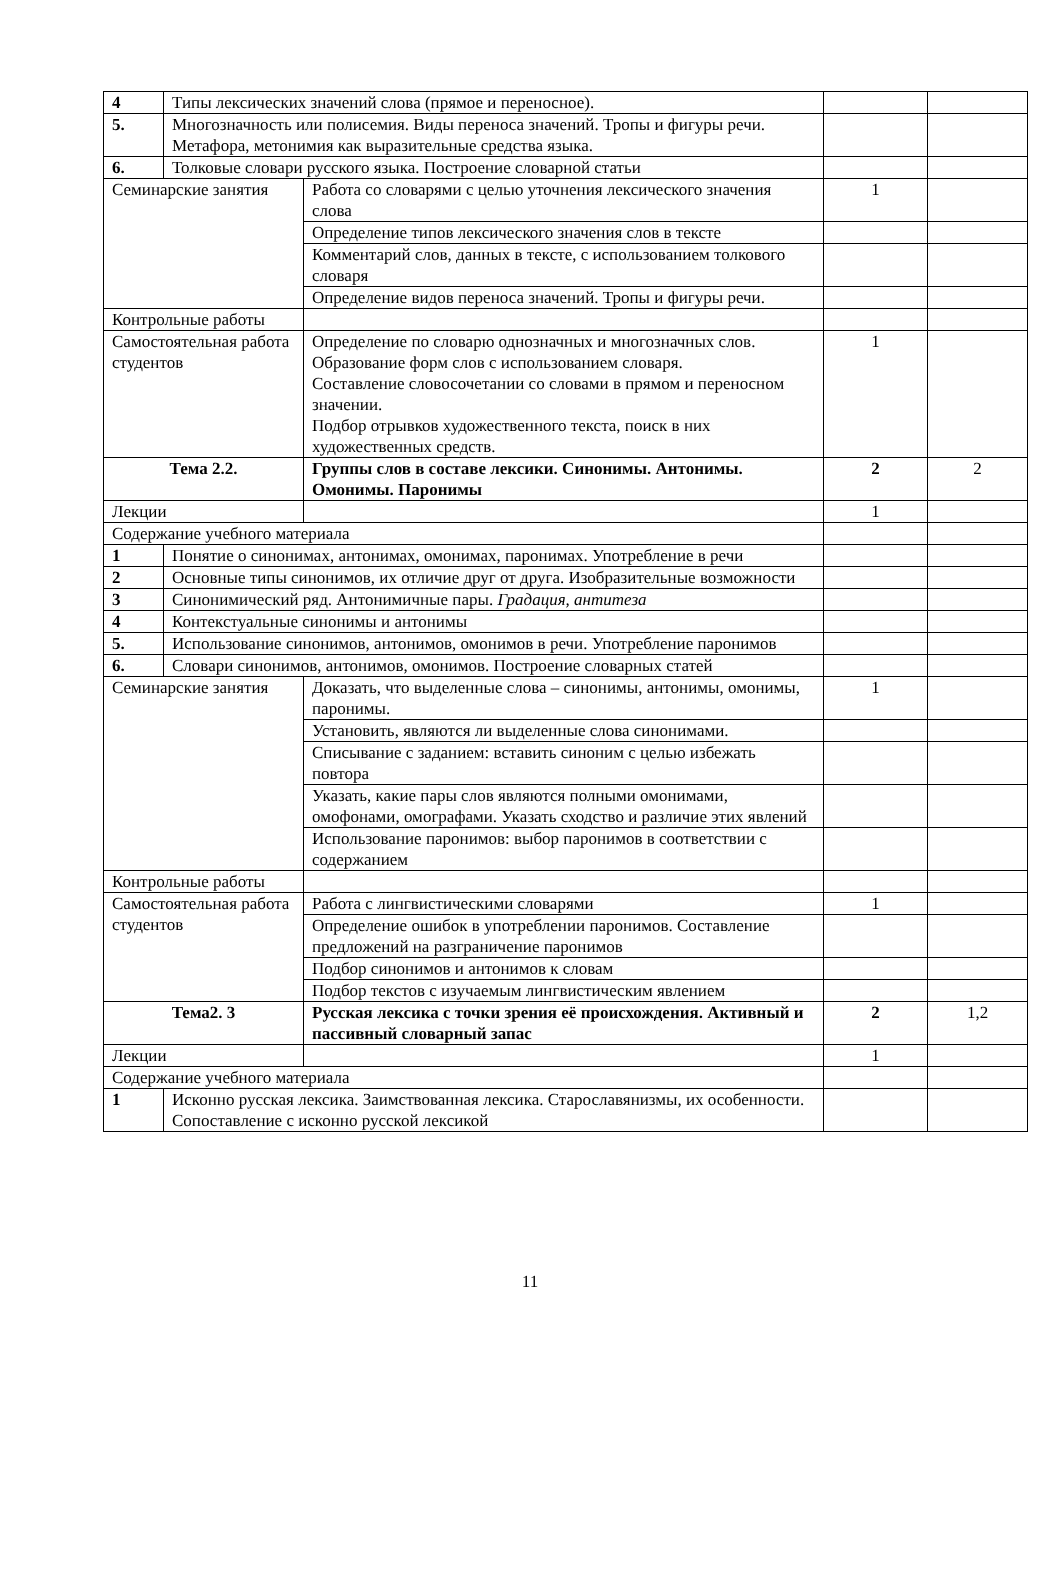| 4 | Типы лексических значений слова (прямое и переносное). | | | |
| 5. | Многозначность или полисемия. Виды переноса значений. Тропы и фигуры речи. Метафора, метонимия как выразительные средства языка. | | | |
| 6. | Толковые словари русского языка. Построение словарной статьи | | | |
| Семинарские занятия | | Работа со словарями с целью уточнения лексического значения слова | 1 | |
| | | Определение типов лексического значения слов в тексте | | |
| | | Комментарий слов, данных в тексте, с использованием толкового словаря | | |
| | | Определение видов переноса значений. Тропы и фигуры речи. | | |
| Контрольные работы | | | | |
| Самостоятельная работа студентов | | Определение по словарю однозначных и многозначных слов. Образование форм слов с использованием словаря. Составление словосочетании со словами в прямом и переносном значении. Подбор отрывков художественного текста, поиск в них художественных средств. | 1 | |
| Тема 2.2. | | Группы слов в составе лексики. Синонимы. Антонимы. Омонимы. Паронимы | 2 | 2 |
| Лекции | | | 1 | |
| Содержание учебного материала | | | | |
| 1 | Понятие о синонимах, антонимах, омонимах, паронимах. Употребление в речи | | | |
| 2 | Основные типы синонимов, их отличие друг от друга. Изобразительные возможности | | | |
| 3 | Синонимический ряд. Антонимичные пары. Градация, антитеза | | | |
| 4 | Контекстуальные синонимы и антонимы | | | |
| 5. | Использование синонимов, антонимов, омонимов в речи. Употребление паронимов | | | |
| 6. | Словари синонимов, антонимов, омонимов. Построение словарных статей | | | |
| Семинарские занятия | | Доказать, что выделенные слова – синонимы, антонимы, омонимы, паронимы. | 1 | |
| | | Установить, являются ли выделенные слова синонимами. | | |
| | | Списывание с заданием: вставить синоним с целью избежать повтора | | |
| | | Указать, какие пары слов являются полными омонимами, омофонами, омографами. Указать сходство и различие этих явлений | | |
| | | Использование паронимов: выбор паронимов в соответствии с содержанием | | |
| Контрольные работы | | | | |
| Самостоятельная работа студентов | | Работа с лингвистическими словарями | 1 | |
| | | Определение ошибок в употреблении паронимов. Составление предложений на разграничение паронимов | | |
| | | Подбор синонимов и антонимов к словам | | |
| | | Подбор текстов с изучаемым лингвистическим явлением | | |
| Тема2. 3 | | Русская лексика с точки зрения её происхождения. Активный и пассивный словарный запас | 2 | 1,2 |
| Лекции | | | 1 | |
| Содержание учебного материала | | | | |
| 1 | Исконно русская лексика. Заимствованная лексика. Старославянизмы, их особенности. Сопоставление с исконно русской лексикой | | | |
11